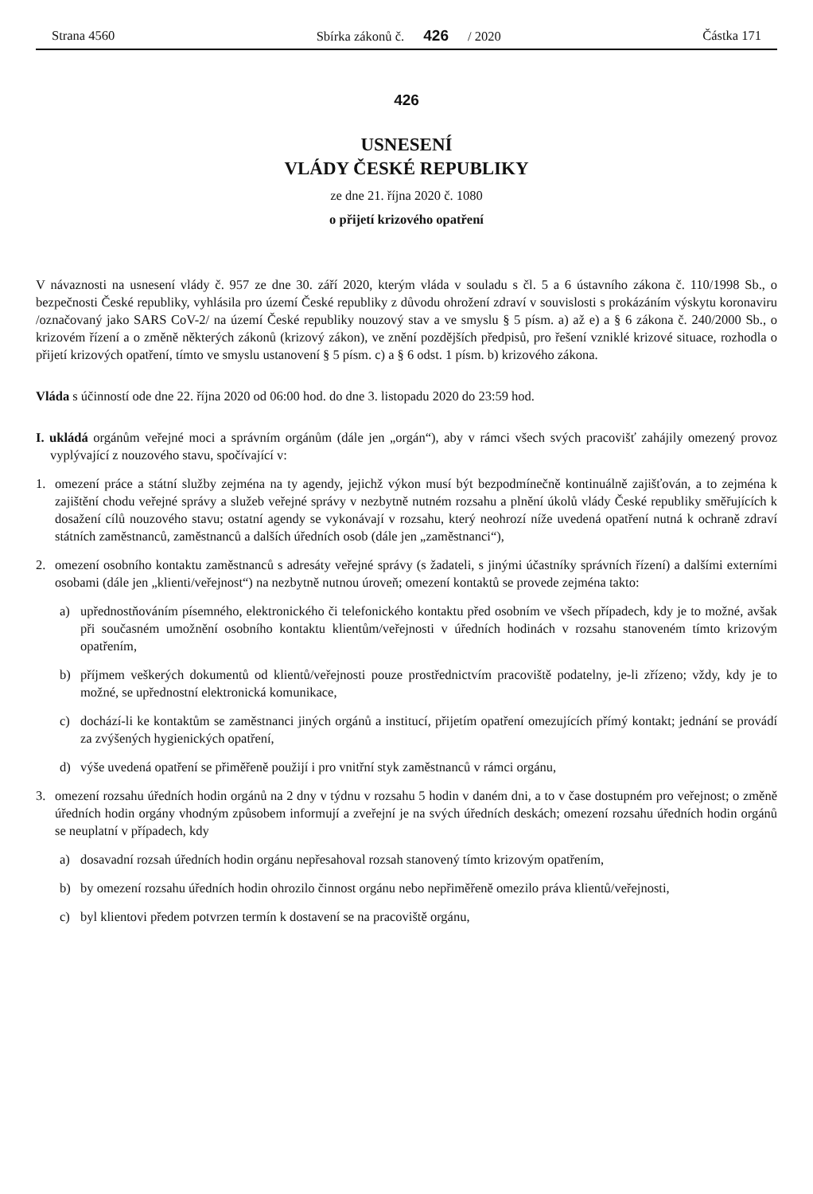Strana 4560 Sbírka zákonů č. 426 / 2020 Částka 171
426
USNESENÍ
VLÁDY ČESKÉ REPUBLIKY
ze dne 21. října 2020 č. 1080
o přijetí krizového opatření
V návaznosti na usnesení vlády č. 957 ze dne 30. září 2020, kterým vláda v souladu s čl. 5 a 6 ústavního zákona č. 110/1998 Sb., o bezpečnosti České republiky, vyhlásila pro území České republiky z důvodu ohrožení zdraví v souvislosti s prokázáním výskytu koronaviru /označovaný jako SARS CoV-2/ na území České republiky nouzový stav a ve smyslu § 5 písm. a) až e) a § 6 zákona č. 240/2000 Sb., o krizovém řízení a o změně některých zákonů (krizový zákon), ve znění pozdějších předpisů, pro řešení vzniklé krizové situace, rozhodla o přijetí krizových opatření, tímto ve smyslu ustanovení § 5 písm. c) a § 6 odst. 1 písm. b) krizového zákona.
Vláda s účinností ode dne 22. října 2020 od 06:00 hod. do dne 3. listopadu 2020 do 23:59 hod.
I. ukládá orgánům veřejné moci a správním orgánům (dále jen „orgán“), aby v rámci všech svých pracovišť zahájily omezený provoz vyplývající z nouzového stavu, spočívající v:
1. omezení práce a státní služby zejména na ty agendy, jejichž výkon musí být bezpodmínečně kontinuálně zajišťován, a to zejména k zajištění chodu veřejné správy a služeb veřejné správy v nezbytně nutném rozsahu a plnění úkolů vlády České republiky směřujících k dosažení cílů nouzového stavu; ostatní agendy se vykonávají v rozsahu, který neohrozí níže uvedená opatření nutná k ochraně zdraví státních zaměstnanců, zaměstnanců a dalších úředních osob (dále jen „zaměstnanci“),
2. omezení osobního kontaktu zaměstnanců s adresáty veřejné správy (s žadateli, s jinými účastníky správních řízení) a dalšími externími osobami (dále jen „klienti/veřejnost“) na nezbytně nutnou úroveň; omezení kontaktů se provede zejména takto:
a) upřednostňováním písemného, elektronického či telefonického kontaktu před osobním ve všech případech, kdy je to možné, avšak při současném umožnění osobního kontaktu klientům/veřejnosti v úředních hodinách v rozsahu stanoveném tímto krizovým opatřením,
b) příjmem veškerých dokumentů od klientů/veřejnosti pouze prostřednictvím pracoviště podatelny, je-li zřízeno; vždy, kdy je to možné, se upřednostní elektronická komunikace,
c) dochází-li ke kontaktům se zaměstnanci jiných orgánů a institucí, přijetím opatření omezujících přímý kontakt; jednání se provádí za zvýšených hygienických opatření,
d) výše uvedená opatření se přiměřeně použijí i pro vnitřní styk zaměstnanců v rámci orgánu,
3. omezení rozsahu úředních hodin orgánů na 2 dny v týdnu v rozsahu 5 hodin v daném dni, a to v čase dostupném pro veřejnost; o změně úředních hodin orgány vhodným způsobem informují a zveřejní je na svých úředních deskách; omezení rozsahu úředních hodin orgánů se neuplatní v případech, kdy
a) dosavadní rozsah úředních hodin orgánu nepřesahoval rozsah stanovený tímto krizovým opatřením,
b) by omezení rozsahu úředních hodin ohrozilo činnost orgánu nebo nepřiměřeně omezilo práva klientů/veřejnosti,
c) byl klientovi předem potvrzen termín k dostavení se na pracoviště orgánu,